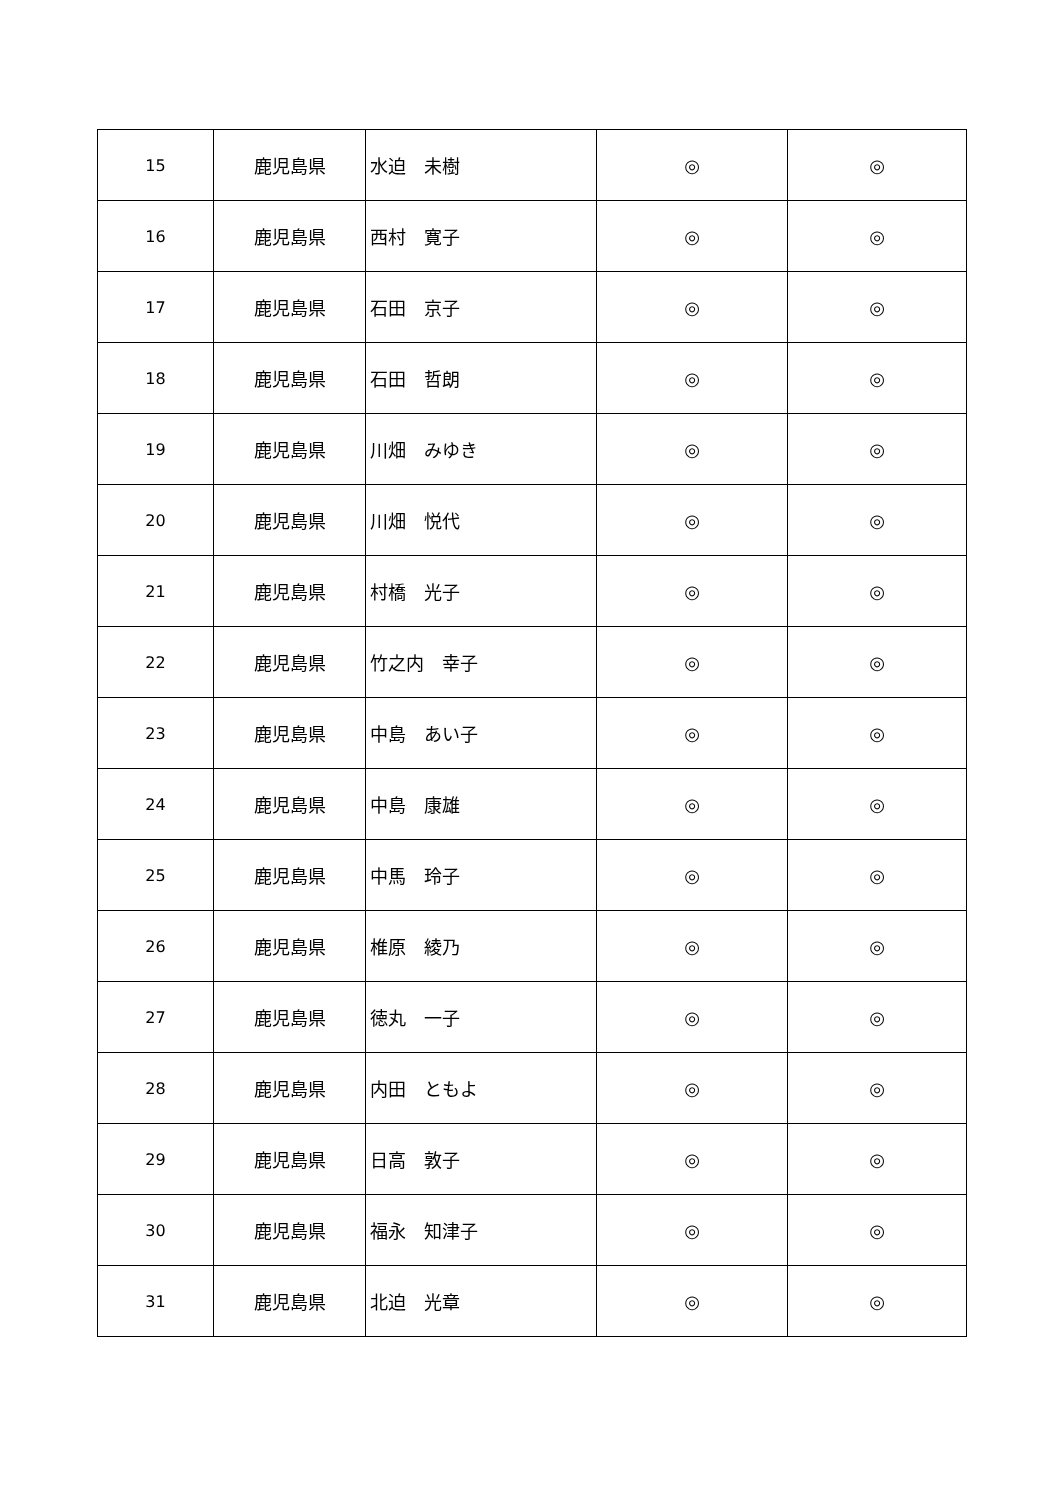| 15 | 鹿児島県 | 水迫 未樹 | ◎ | ◎ |
| 16 | 鹿児島県 | 西村 寛子 | ◎ | ◎ |
| 17 | 鹿児島県 | 石田 京子 | ◎ | ◎ |
| 18 | 鹿児島県 | 石田 哲朗 | ◎ | ◎ |
| 19 | 鹿児島県 | 川畑 みゆき | ◎ | ◎ |
| 20 | 鹿児島県 | 川畑 悦代 | ◎ | ◎ |
| 21 | 鹿児島県 | 村橋 光子 | ◎ | ◎ |
| 22 | 鹿児島県 | 竹之内 幸子 | ◎ | ◎ |
| 23 | 鹿児島県 | 中島 あい子 | ◎ | ◎ |
| 24 | 鹿児島県 | 中島 康雄 | ◎ | ◎ |
| 25 | 鹿児島県 | 中馬 玲子 | ◎ | ◎ |
| 26 | 鹿児島県 | 椎原 綾乃 | ◎ | ◎ |
| 27 | 鹿児島県 | 徳丸 一子 | ◎ | ◎ |
| 28 | 鹿児島県 | 内田 ともよ | ◎ | ◎ |
| 29 | 鹿児島県 | 日高 敦子 | ◎ | ◎ |
| 30 | 鹿児島県 | 福永 知津子 | ◎ | ◎ |
| 31 | 鹿児島県 | 北迫 光章 | ◎ | ◎ |